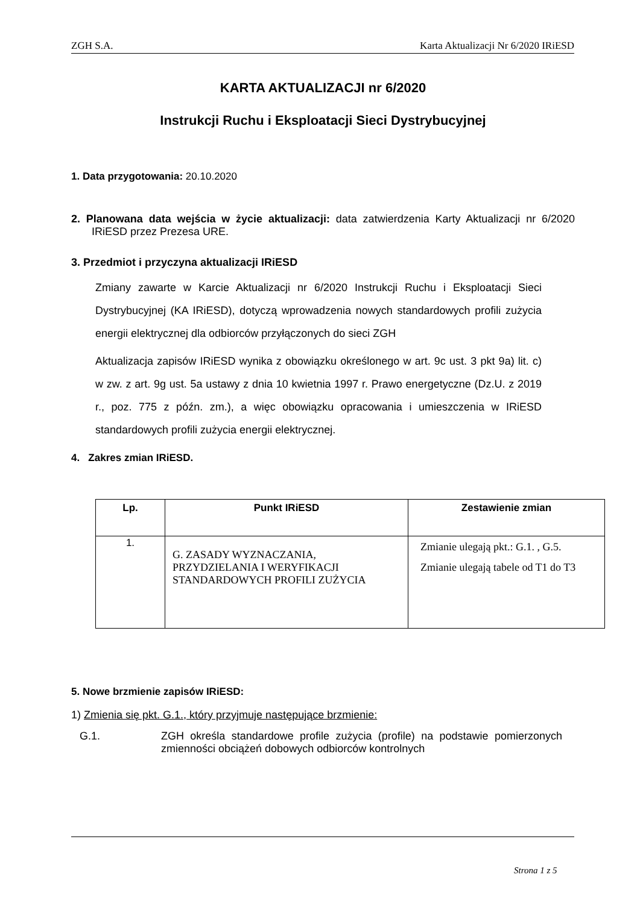ZGH S.A. Karta Aktualizacji Nr 6/2020 IRiESD
KARTA AKTUALIZACJI nr 6/2020
Instrukcji Ruchu i Eksploatacji Sieci Dystrybucyjnej
1. Data przygotowania: 20.10.2020
2. Planowana data wejścia w życie aktualizacji: data zatwierdzenia Karty Aktualizacji nr 6/2020 IRiESD przez Prezesa URE.
3. Przedmiot i przyczyna aktualizacji IRiESD
Zmiany zawarte w Karcie Aktualizacji nr 6/2020 Instrukcji Ruchu i Eksploatacji Sieci Dystrybucyjnej (KA IRiESD), dotyczą wprowadzenia nowych standardowych profili zużycia energii elektrycznej dla odbiorców przyłączonych do sieci ZGH
Aktualizacja zapisów IRiESD wynika z obowiązku określonego w art. 9c ust. 3 pkt 9a) lit. c) w zw. z art. 9g ust. 5a ustawy z dnia 10 kwietnia 1997 r. Prawo energetyczne (Dz.U. z 2019 r., poz. 775 z późn. zm.), a więc obowiązku opracowania i umieszczenia w IRiESD standardowych profili zużycia energii elektrycznej.
4. Zakres zmian IRiESD.
| Lp. | Punkt IRiESD | Zestawienie zmian |
| --- | --- | --- |
| 1. | G. ZASADY WYZNACZANIA, PRZYDZIELANIA I WERYFIKACJI STANDARDOWYCH PROFILI ZUŻYCIA | Zmianie ulegają pkt.: G.1. , G.5. Zmianie ulegają tabele od T1 do T3 |
5. Nowe brzmienie zapisów IRiESD:
1) Zmienia się pkt. G.1., który przyjmuje następujące brzmienie:
G.1. ZGH określa standardowe profile zużycia (profile) na podstawie pomierzonych zmienności obciążeń dobowych odbiorców kontrolnych
Strona 1 z 5